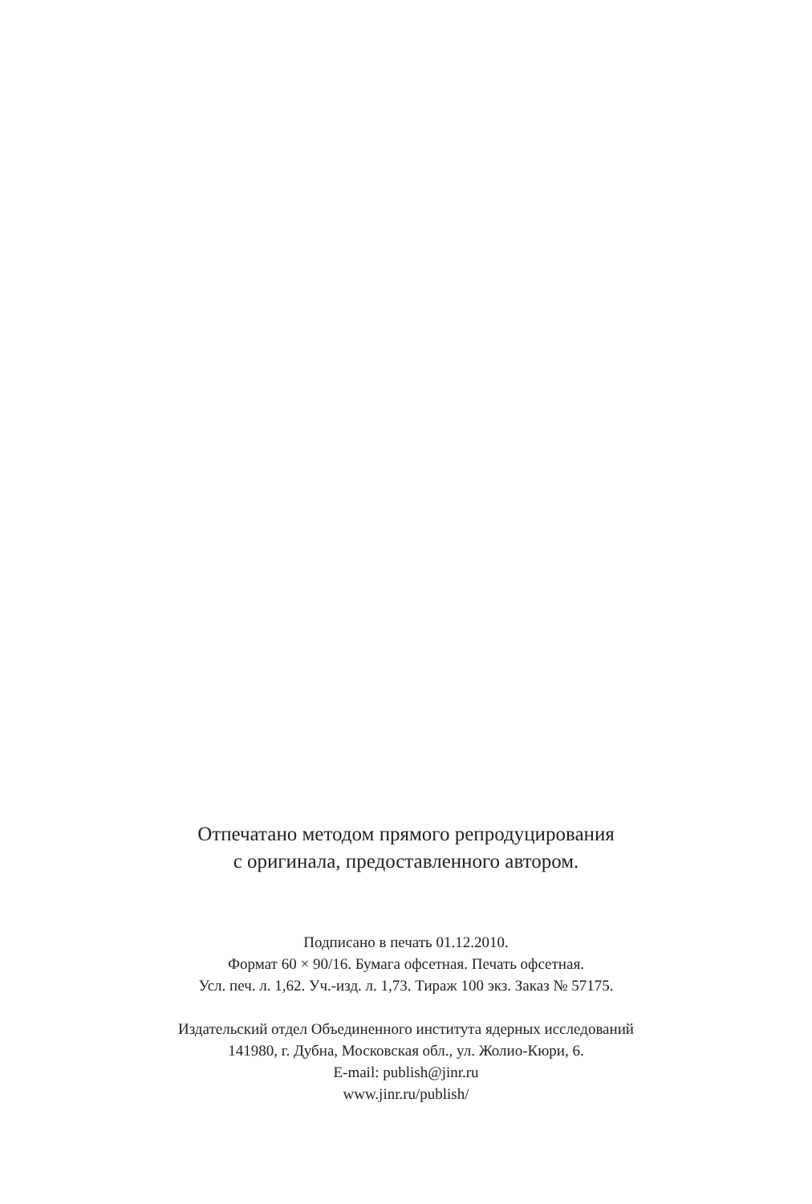Отпечатано методом прямого репродуцирования
с оригинала, предоставленного автором.
Подписано в печать 01.12.2010.
Формат 60 × 90/16. Бумага офсетная. Печать офсетная.
Усл. печ. л. 1,62. Уч.-изд. л. 1,73. Тираж 100 экз. Заказ № 57175.
Издательский отдел Объединенного института ядерных исследований
141980, г. Дубна, Московская обл., ул. Жолио-Кюри, 6.
E-mail: publish@jinr.ru
www.jinr.ru/publish/